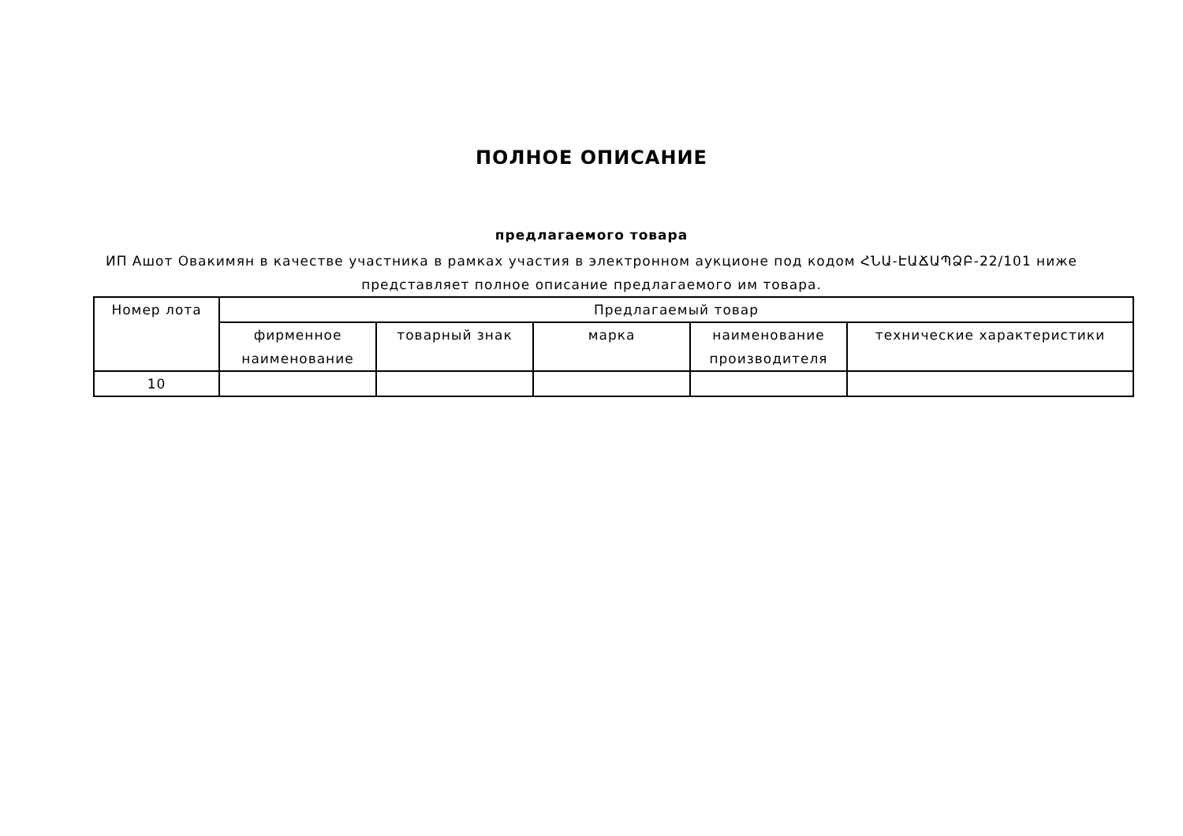ПОЛНОЕ ОПИСАНИЕ
предлагаемого товара
ИП Ашот Овакимян в качестве участника в рамках участия в электронном аукционе под кодом ՀՆԱ-ԷԱՃԱՊՁԲ-22/101 ниже представляет полное описание предлагаемого им товара.
| Номер лота | Предлагаемый товар | | | | |
| --- | --- | --- | --- | --- | --- |
| | фирменное наименование | товарный знак | марка | наименование производителя | технические характеристики |
| 10 | | | | | |